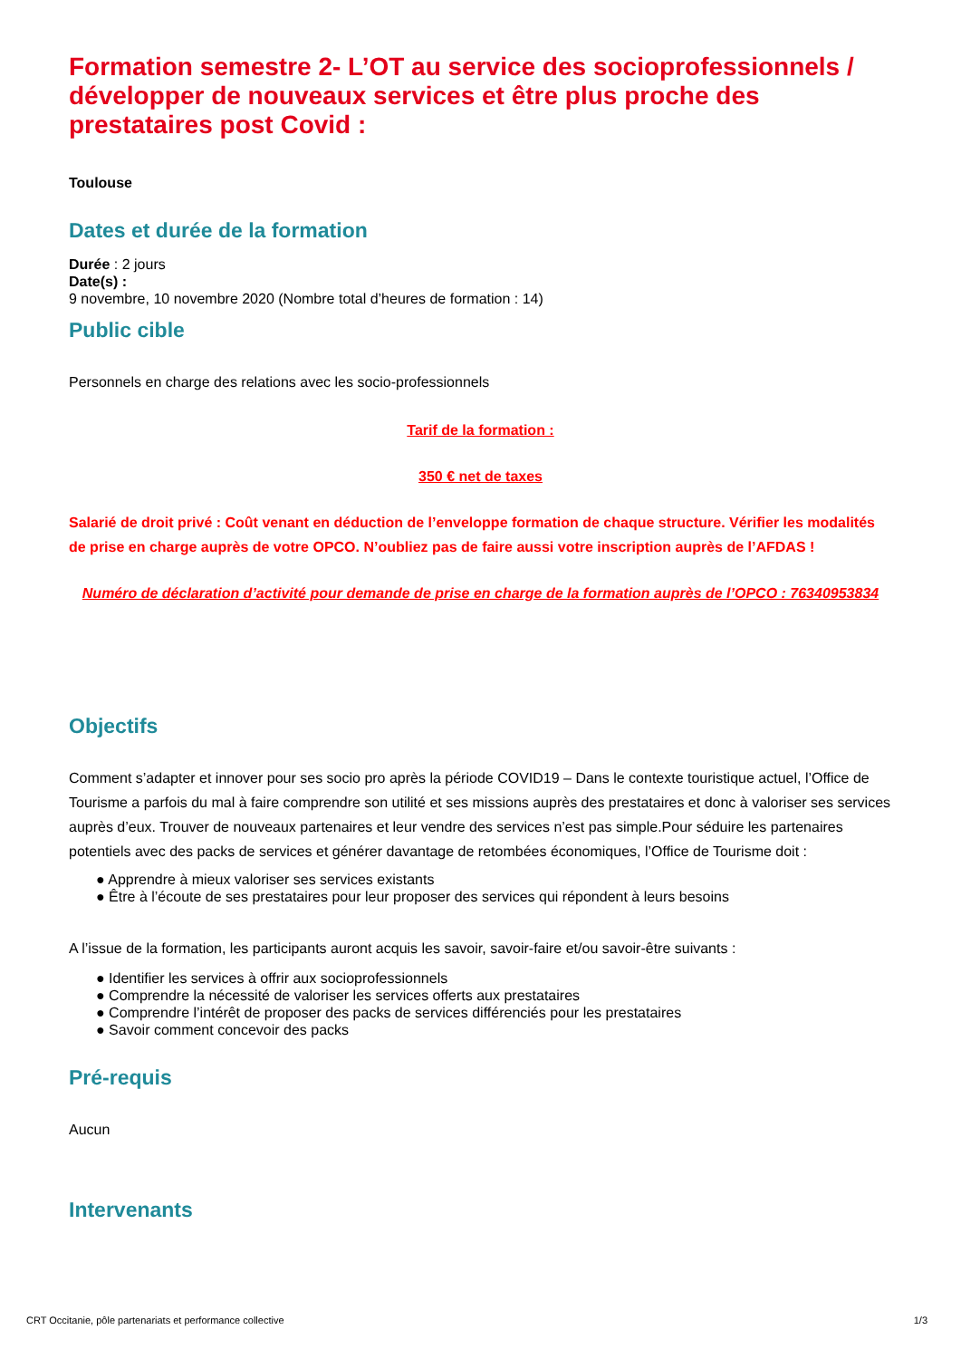Formation semestre 2- L’OT au service des socioprofessionnels / développer de nouveaux services et être plus proche des prestataires post Covid :
Toulouse
Dates et durée de la formation
Durée : 2 jours
Date(s) :
9 novembre, 10 novembre 2020 (Nombre total d’heures de formation : 14)
Public cible
Personnels en charge des relations avec les socio-professionnels
Tarif de la formation :
350 € net de taxes
Salarié de droit privé : Coût venant en déduction de l’enveloppe formation de chaque structure. Vérifier les modalités de prise en charge auprès de votre OPCO. N’oubliez pas de faire aussi votre inscription auprès de l’AFDAS !
Numéro de déclaration d’activité pour demande de prise en charge de la formation auprès de l’OPCO : 76340953834
Objectifs
Comment s’adapter et innover pour ses socio pro après la période COVID19 – Dans le contexte touristique actuel, l’Office de Tourisme a parfois du mal à faire comprendre son utilité et ses missions auprès des prestataires et donc à valoriser ses services auprès d’eux. Trouver de nouveaux partenaires et leur vendre des services n’est pas simple.Pour séduire les partenaires potentiels avec des packs de services et générer davantage de retombées économiques, l’Office de Tourisme doit :
● Apprendre à mieux valoriser ses services existants
● Être à l’écoute de ses prestataires pour leur proposer des services qui répondent à leurs besoins
A l’issue de la formation, les participants auront acquis les savoir, savoir-faire et/ou savoir-être suivants :
● Identifier les services à offrir aux socioprofessionnels
● Comprendre la nécessité de valoriser les services offerts aux prestataires
● Comprendre l’intérêt de proposer des packs de services différenciés pour les prestataires
● Savoir comment concevoir des packs
Pré-requis
Aucun
Intervenants
CRT Occitanie, pôle partenariats et performance collective 1/3